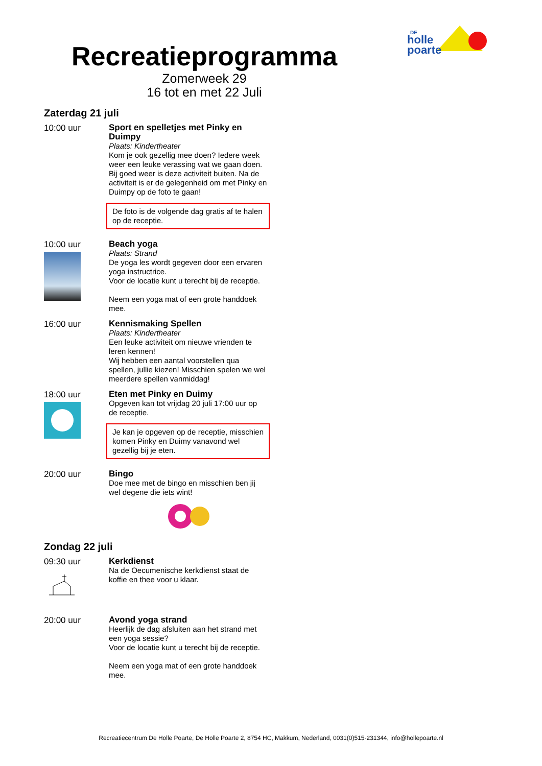holle
poarte
DE
Recreatieprogramma
Zomerweek 29
16 tot en met 22 Juli
Zaterdag 21 juli
10:00 uur
Sport en spelletjes met Pinky en Duimpy
Plaats: Kindertheater
Kom je ook gezellig mee doen? Iedere week weer een leuke verassing wat we gaan doen. Bij goed weer is deze activiteit buiten. Na de activiteit is er de gelegenheid om met Pinky en Duimpy op de foto te gaan!
De foto is de volgende dag gratis af te halen op de receptie.
10:00 uur
Beach yoga
Plaats: Strand
De yoga les wordt gegeven door een ervaren yoga instructrice.
Voor de locatie kunt u terecht bij de receptie.
Neem een yoga mat of een grote handdoek mee.
16:00 uur
Kennismaking Spellen
Plaats: Kindertheater
Een leuke activiteit om nieuwe vrienden te leren kennen!
Wij hebben een aantal voorstellen qua spellen, jullie kiezen! Misschien spelen we wel meerdere spellen vanmiddag!
18:00 uur
Eten met Pinky en Duimy
Opgeven kan tot vrijdag 20 juli 17:00 uur op de receptie.
Je kan je opgeven op de receptie, misschien komen Pinky en Duimy vanavond wel gezellig bij je eten.
20:00 uur
Bingo
Doe mee met de bingo en misschien ben jij wel degene die iets wint!
Zondag 22 juli
09:30 uur
Kerkdienst
Na de Oecumenische kerkdienst staat de koffie en thee voor u klaar.
20:00 uur
Avond yoga strand
Heerlijk de dag afsluiten aan het strand met een yoga sessie?
Voor de locatie kunt u terecht bij de receptie.
Neem een yoga mat of een grote handdoek mee.
Recreatiecentrum De Holle Poarte, De Holle Poarte 2, 8754 HC, Makkum, Nederland, 0031(0)515-231344, info@hollepoarte.nl